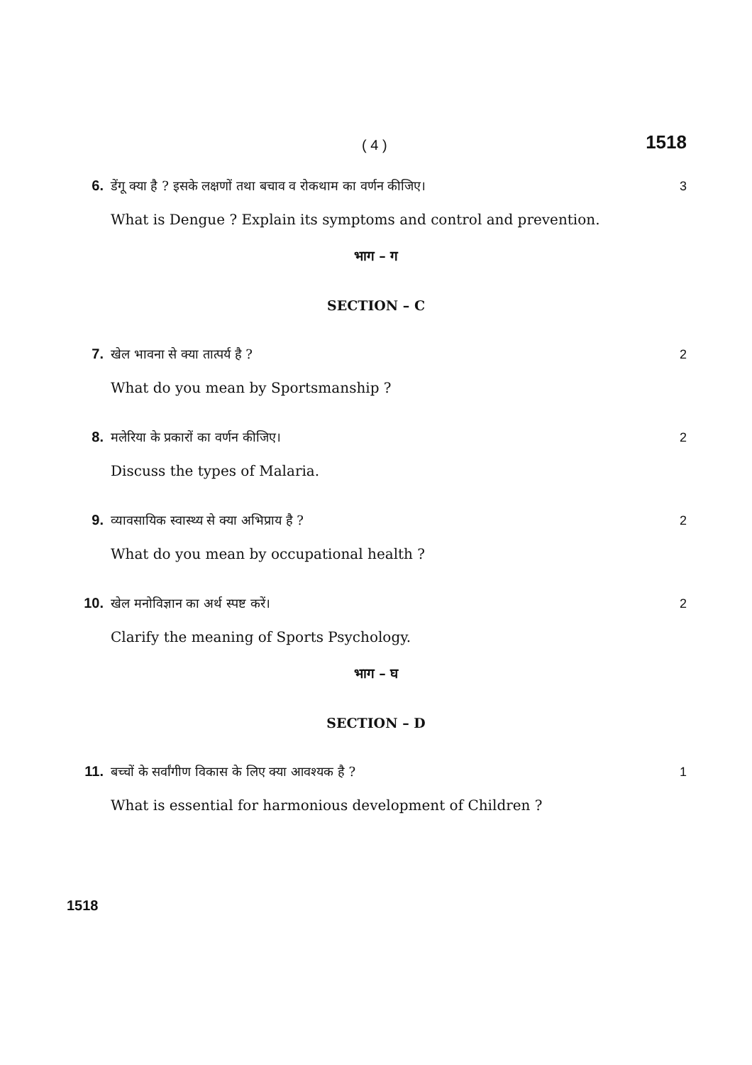( 4 ) 1518
6. डेंगू क्या है ? इसके लक्षणों तथा बचाव व रोकथाम का वर्णन कीजिए। 3
What is Dengue ? Explain its symptoms and control and prevention.
भाग – ग
SECTION – C
7. खेल भावना से क्या तात्पर्य है ? 2
What do you mean by Sportsmanship ?
8. मलेरिया के प्रकारों का वर्णन कीजिए। 2
Discuss the types of Malaria.
9. व्यावसायिक स्वास्थ्य से क्या अभिप्राय है ? 2
What do you mean by occupational health ?
10. खेल मनोविज्ञान का अर्थ स्पष्ट करें। 2
Clarify the meaning of Sports Psychology.
भाग – घ
SECTION – D
11. बच्चों के सर्वांगीण विकास के लिए क्या आवश्यक है ? 1
What is essential for harmonious development of Children ?
1518